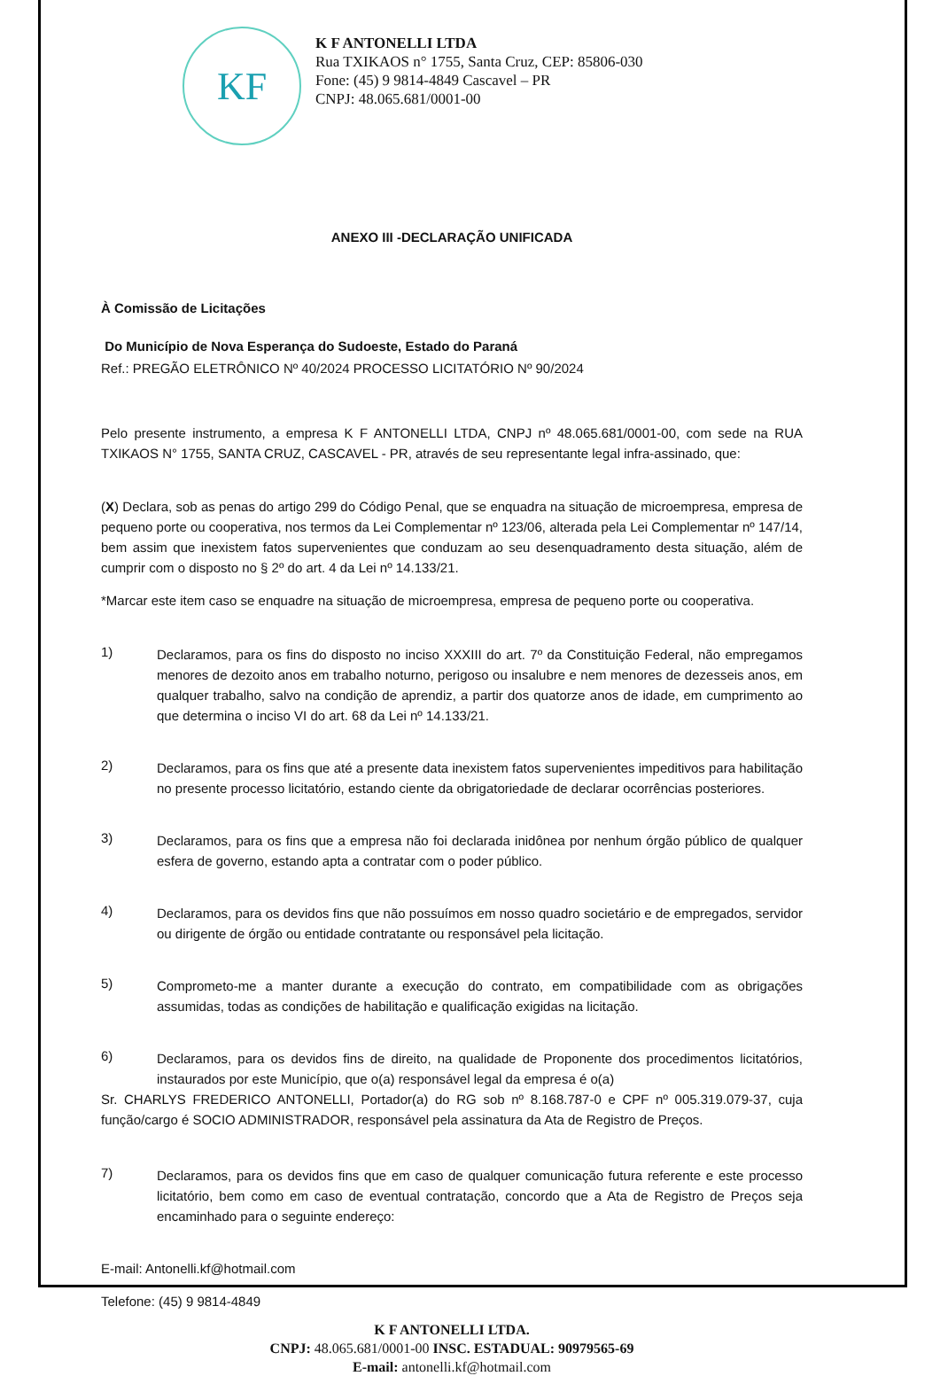KF
K F ANTONELLI LTDA
Rua TXIKAOS n° 1755, Santa Cruz, CEP: 85806-030
Fone: (45) 9 9814-4849 Cascavel – PR
CNPJ: 48.065.681/0001-00
ANEXO III -DECLARAÇÃO UNIFICADA
À Comissão de Licitações
Do Município de Nova Esperança do Sudoeste, Estado do Paraná
Ref.: PREGÃO ELETRÔNICO Nº 40/2024 PROCESSO LICITATÓRIO Nº 90/2024
Pelo presente instrumento, a empresa K F ANTONELLI LTDA, CNPJ nº 48.065.681/0001-00, com sede na RUA TXIKAOS N° 1755, SANTA CRUZ, CASCAVEL - PR, através de seu representante legal infra-assinado, que:
(X) Declara, sob as penas do artigo 299 do Código Penal, que se enquadra na situação de microempresa, empresa de pequeno porte ou cooperativa, nos termos da Lei Complementar nº 123/06, alterada pela Lei Complementar nº 147/14, bem assim que inexistem fatos supervenientes que conduzam ao seu desenquadramento desta situação, além de cumprir com o disposto no § 2º do art. 4 da Lei nº 14.133/21.
*Marcar este item caso se enquadre na situação de microempresa, empresa de pequeno porte ou cooperativa.
1)
Declaramos, para os fins do disposto no inciso XXXIII do art. 7º da Constituição Federal, não empregamos menores de dezoito anos em trabalho noturno, perigoso ou insalubre e nem menores de dezesseis anos, em qualquer trabalho, salvo na condição de aprendiz, a partir dos quatorze anos de idade, em cumprimento ao que determina o inciso VI do art. 68 da Lei nº 14.133/21.
2)
Declaramos, para os fins que até a presente data inexistem fatos supervenientes impeditivos para habilitação no presente processo licitatório, estando ciente da obrigatoriedade de declarar ocorrências posteriores.
3)
Declaramos, para os fins que a empresa não foi declarada inidônea por nenhum órgão público de qualquer esfera de governo, estando apta a contratar com o poder público.
4)
Declaramos, para os devidos fins que não possuímos em nosso quadro societário e de empregados, servidor ou dirigente de órgão ou entidade contratante ou responsável pela licitação.
5)
Comprometo-me a manter durante a execução do contrato, em compatibilidade com as obrigações assumidas, todas as condições de habilitação e qualificação exigidas na licitação.
6)
Declaramos, para os devidos fins de direito, na qualidade de Proponente dos procedimentos licitatórios, instaurados por este Município, que o(a) responsável legal da empresa é o(a)
Sr. CHARLYS FREDERICO ANTONELLI, Portador(a) do RG sob nº 8.168.787-0 e CPF nº 005.319.079-37, cuja função/cargo é SOCIO ADMINISTRADOR, responsável pela assinatura da Ata de Registro de Preços.
7)
Declaramos, para os devidos fins que em caso de qualquer comunicação futura referente e este processo licitatório, bem como em caso de eventual contratação, concordo que a Ata de Registro de Preços seja encaminhado para o seguinte endereço:
E-mail: Antonelli.kf@hotmail.com
Telefone: (45) 9 9814-4849
K F ANTONELLI LTDA.
CNPJ: 48.065.681/0001-00 INSC. ESTADUAL: 90979565-69
E-mail: antonelli.kf@hotmail.com